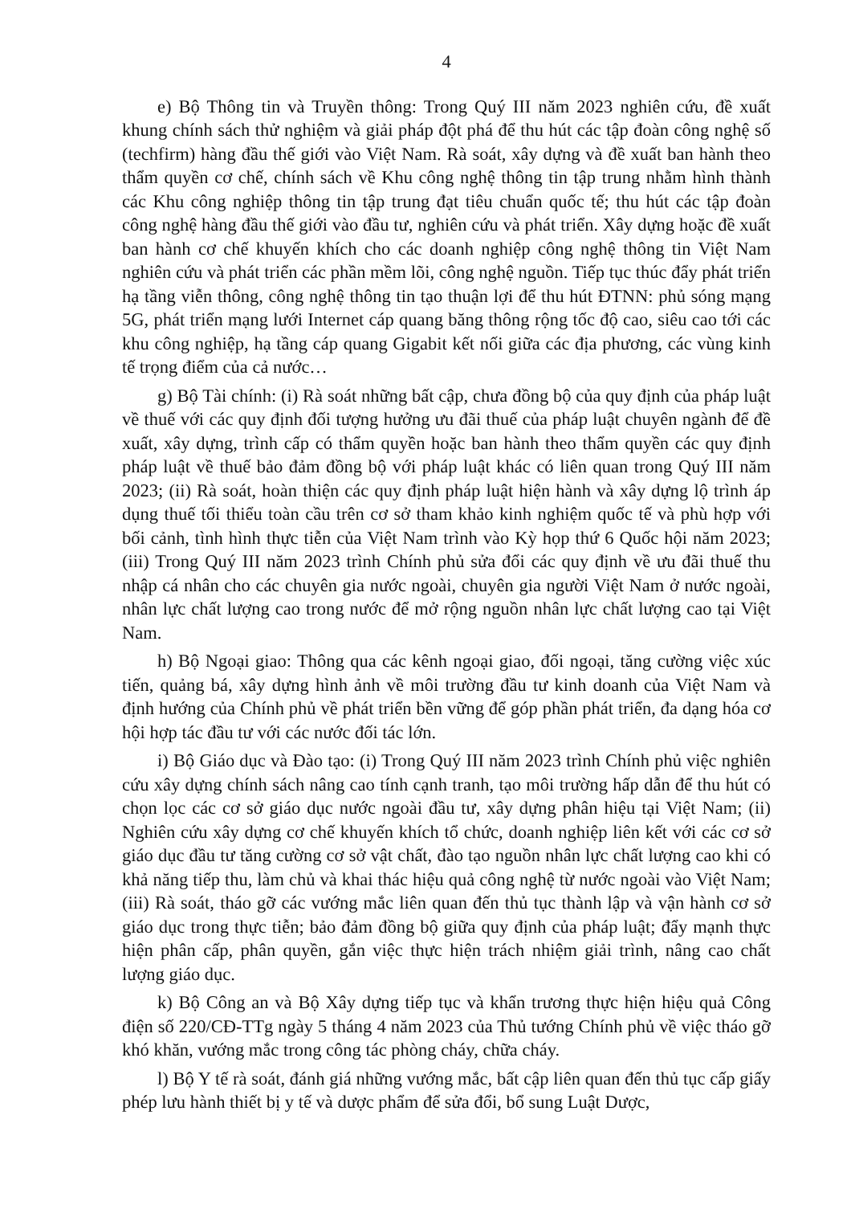4
e) Bộ Thông tin và Truyền thông: Trong Quý III năm 2023 nghiên cứu, đề xuất khung chính sách thử nghiệm và giải pháp đột phá để thu hút các tập đoàn công nghệ số (techfirm) hàng đầu thế giới vào Việt Nam. Rà soát, xây dựng và đề xuất ban hành theo thẩm quyền cơ chế, chính sách về Khu công nghệ thông tin tập trung nhằm hình thành các Khu công nghiệp thông tin tập trung đạt tiêu chuẩn quốc tế; thu hút các tập đoàn công nghệ hàng đầu thế giới vào đầu tư, nghiên cứu và phát triển. Xây dựng hoặc đề xuất ban hành cơ chế khuyến khích cho các doanh nghiệp công nghệ thông tin Việt Nam nghiên cứu và phát triển các phần mềm lõi, công nghệ nguồn. Tiếp tục thúc đẩy phát triển hạ tầng viễn thông, công nghệ thông tin tạo thuận lợi để thu hút ĐTNN: phủ sóng mạng 5G, phát triển mạng lưới Internet cáp quang băng thông rộng tốc độ cao, siêu cao tới các khu công nghiệp, hạ tầng cáp quang Gigabit kết nối giữa các địa phương, các vùng kinh tế trọng điểm của cả nước…
g) Bộ Tài chính: (i) Rà soát những bất cập, chưa đồng bộ của quy định của pháp luật về thuế với các quy định đối tượng hưởng ưu đãi thuế của pháp luật chuyên ngành để đề xuất, xây dựng, trình cấp có thẩm quyền hoặc ban hành theo thẩm quyền các quy định pháp luật về thuế bảo đảm đồng bộ với pháp luật khác có liên quan trong Quý III năm 2023; (ii) Rà soát, hoàn thiện các quy định pháp luật hiện hành và xây dựng lộ trình áp dụng thuế tối thiểu toàn cầu trên cơ sở tham khảo kinh nghiệm quốc tế và phù hợp với bối cảnh, tình hình thực tiễn của Việt Nam trình vào Kỳ họp thứ 6 Quốc hội năm 2023; (iii) Trong Quý III năm 2023 trình Chính phủ sửa đổi các quy định về ưu đãi thuế thu nhập cá nhân cho các chuyên gia nước ngoài, chuyên gia người Việt Nam ở nước ngoài, nhân lực chất lượng cao trong nước để mở rộng nguồn nhân lực chất lượng cao tại Việt Nam.
h) Bộ Ngoại giao: Thông qua các kênh ngoại giao, đối ngoại, tăng cường việc xúc tiến, quảng bá, xây dựng hình ảnh về môi trường đầu tư kinh doanh của Việt Nam và định hướng của Chính phủ về phát triển bền vững để góp phần phát triển, đa dạng hóa cơ hội hợp tác đầu tư với các nước đối tác lớn.
i) Bộ Giáo dục và Đào tạo: (i) Trong Quý III năm 2023 trình Chính phủ việc nghiên cứu xây dựng chính sách nâng cao tính cạnh tranh, tạo môi trường hấp dẫn để thu hút có chọn lọc các cơ sở giáo dục nước ngoài đầu tư, xây dựng phân hiệu tại Việt Nam; (ii) Nghiên cứu xây dựng cơ chế khuyến khích tổ chức, doanh nghiệp liên kết với các cơ sở giáo dục đầu tư tăng cường cơ sở vật chất, đào tạo nguồn nhân lực chất lượng cao khi có khả năng tiếp thu, làm chủ và khai thác hiệu quả công nghệ từ nước ngoài vào Việt Nam; (iii) Rà soát, tháo gỡ các vướng mắc liên quan đến thủ tục thành lập và vận hành cơ sở giáo dục trong thực tiễn; bảo đảm đồng bộ giữa quy định của pháp luật; đẩy mạnh thực hiện phân cấp, phân quyền, gắn việc thực hiện trách nhiệm giải trình, nâng cao chất lượng giáo dục.
k) Bộ Công an và Bộ Xây dựng tiếp tục và khẩn trương thực hiện hiệu quả Công điện số 220/CĐ-TTg ngày 5 tháng 4 năm 2023 của Thủ tướng Chính phủ về việc tháo gỡ khó khăn, vướng mắc trong công tác phòng cháy, chữa cháy.
l) Bộ Y tế rà soát, đánh giá những vướng mắc, bất cập liên quan đến thủ tục cấp giấy phép lưu hành thiết bị y tế và dược phẩm để sửa đổi, bổ sung Luật Dược,